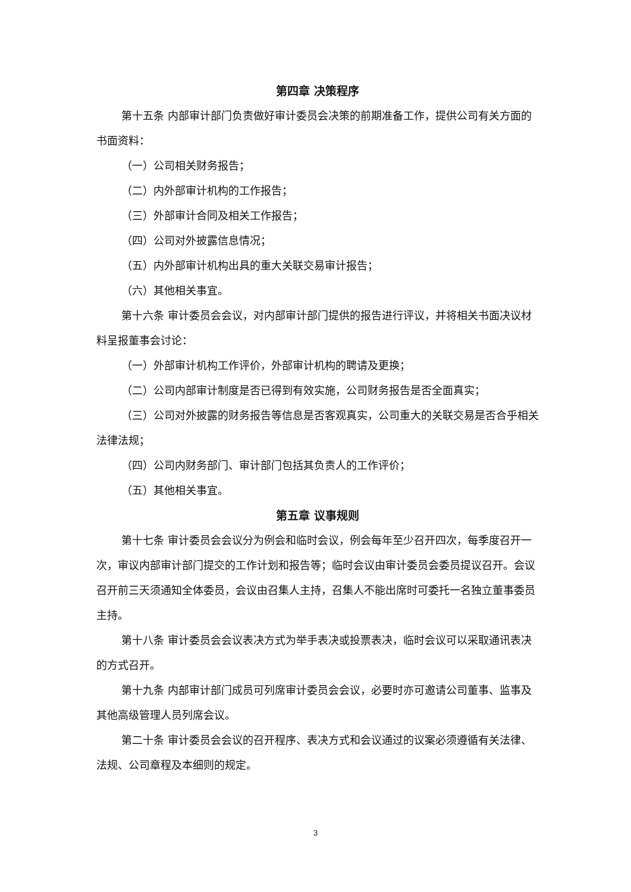第四章 决策程序
第十五条 内部审计部门负责做好审计委员会决策的前期准备工作，提供公司有关方面的书面资料：
（一）公司相关财务报告；
（二）内外部审计机构的工作报告；
（三）外部审计合同及相关工作报告；
（四）公司对外披露信息情况；
（五）内外部审计机构出具的重大关联交易审计报告；
（六）其他相关事宜。
第十六条 审计委员会会议，对内部审计部门提供的报告进行评议，并将相关书面决议材料呈报董事会讨论：
（一）外部审计机构工作评价，外部审计机构的聘请及更换；
（二）公司内部审计制度是否已得到有效实施，公司财务报告是否全面真实；
（三）公司对外披露的财务报告等信息是否客观真实，公司重大的关联交易是否合乎相关法律法规；
（四）公司内财务部门、审计部门包括其负责人的工作评价；
（五）其他相关事宜。
第五章 议事规则
第十七条 审计委员会会议分为例会和临时会议，例会每年至少召开四次，每季度召开一次，审议内部审计部门提交的工作计划和报告等；临时会议由审计委员会委员提议召开。会议召开前三天须通知全体委员，会议由召集人主持，召集人不能出席时可委托一名独立董事委员主持。
第十八条 审计委员会会议表决方式为举手表决或投票表决，临时会议可以采取通讯表决的方式召开。
第十九条 内部审计部门成员可列席审计委员会会议，必要时亦可邀请公司董事、监事及其他高级管理人员列席会议。
第二十条 审计委员会会议的召开程序、表决方式和会议通过的议案必须遵循有关法律、法规、公司章程及本细则的规定。
3